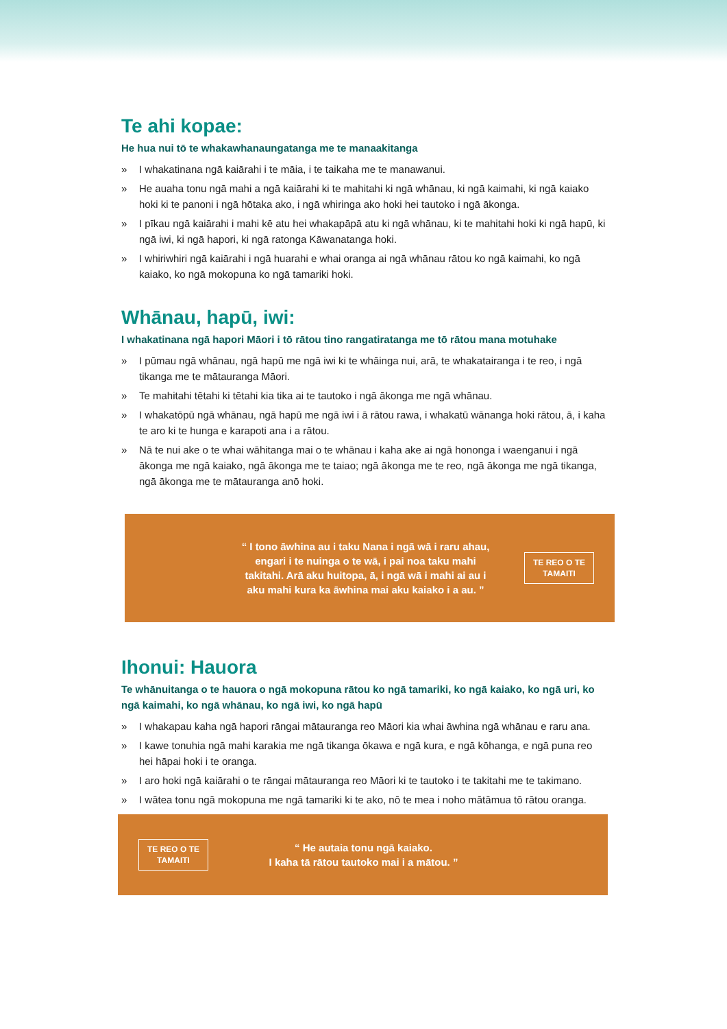Te ahi kopae:
He hua nui tō te whakawhanaungatanga me te manaakitanga
» I whakatinana ngā kaiārahi i te māia, i te taikaha me te manawanui.
» He auaha tonu ngā mahi a ngā kaiārahi ki te mahitahi ki ngā whānau, ki ngā kaimahi, ki ngā kaiako hoki ki te panoni i ngā hōtaka ako, i ngā whiringa ako hoki hei tautoko i ngā ākonga.
» I pīkau ngā kaiārahi i mahi kē atu hei whakapāpā atu ki ngā whānau, ki te mahitahi hoki ki ngā hapū, ki ngā iwi, ki ngā hapori, ki ngā ratonga Kāwanatanga hoki.
» I whiriwhiri ngā kaiārahi i ngā huarahi e whai oranga ai ngā whānau rātou ko ngā kaimahi, ko ngā kaiako, ko ngā mokopuna ko ngā tamariki hoki.
Whānau, hapū, iwi:
I whakatinana ngā hapori Māori i tō rātou tino rangatiratanga me tō rātou mana motuhake
» I pūmau ngā whānau, ngā hapū me ngā iwi ki te whāinga nui, arā, te whakatairanga i te reo, i ngā tikanga me te mātauranga Māori.
» Te mahitahi tētahi ki tētahi kia tika ai te tautoko i ngā ākonga me ngā whānau.
» I whakatōpū ngā whānau, ngā hapū me ngā iwi i ā rātou rawa, i whakatū wānanga hoki rātou, ā, i kaha te aro ki te hunga e karapoti ana i a rātou.
» Nā te nui ake o te whai wāhitanga mai o te whānau i kaha ake ai ngā hononga i waenganui i ngā ākonga me ngā kaiako, ngā ākonga me te taiao; ngā ākonga me te reo, ngā ākonga me ngā tikanga, ngā ākonga me te mātauranga anō hoki.
“ I tono āwhina au i taku Nana i ngā wā i raru ahau, engari i te nuinga o te wā, i pai noa taku mahi takitahi. Arā aku huitopa, ā, i ngā wā i mahi ai au i aku mahi kura ka āwhina mai aku kaiako i a au. ”
TE REO O TE TAMAITI
Ihonui: Hauora
Te whānuitanga o te hauora o ngā mokopuna rātou ko ngā tamariki, ko ngā kaiako, ko ngā uri, ko ngā kaimahi, ko ngā whānau, ko ngā iwi, ko ngā hapū
» I whakapau kaha ngā hapori rāngai mātauranga reo Māori kia whai āwhina ngā whānau e raru ana.
» I kawe tonuhia ngā mahi karakia me ngā tikanga ōkawa e ngā kura, e ngā kōhanga, e ngā puna reo hei hāpai hoki i te oranga.
» I aro hoki ngā kaiārahi o te rāngai mātauranga reo Māori ki te tautoko i te takitahi me te takimano.
» I wātea tonu ngā mokopuna me ngā tamariki ki te ako, nō te mea i noho mātāmua tō rātou oranga.
TE REO O TE TAMAITI
“ He autaia tonu ngā kaiako.
I kaha tā rātou tautoko mai i a mātou. ”